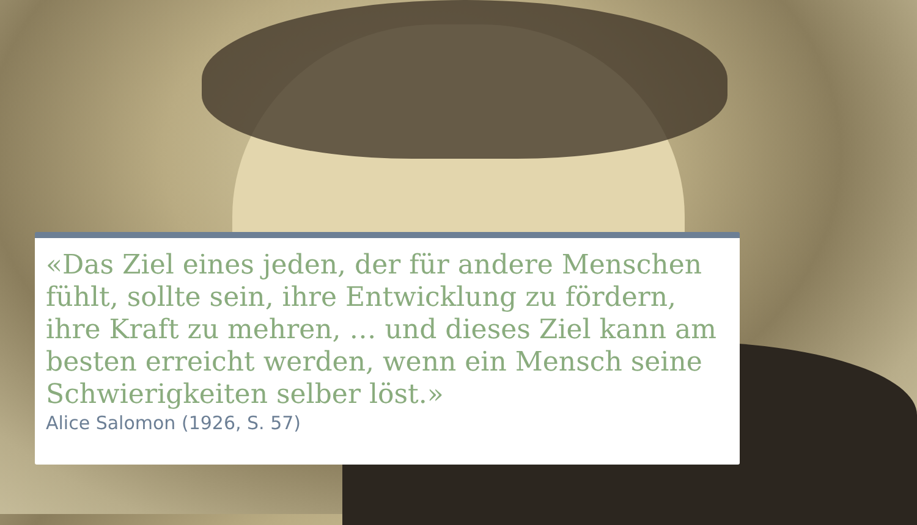«Das Ziel eines jeden, der für andere Menschen fühlt, sollte sein, ihre Entwicklung zu fördern, ihre Kraft zu mehren, … und dieses Ziel kann am besten erreicht werden, wenn ein Mensch seine Schwierigkeiten selber löst.»
Alice Salomon (1926, S. 57)